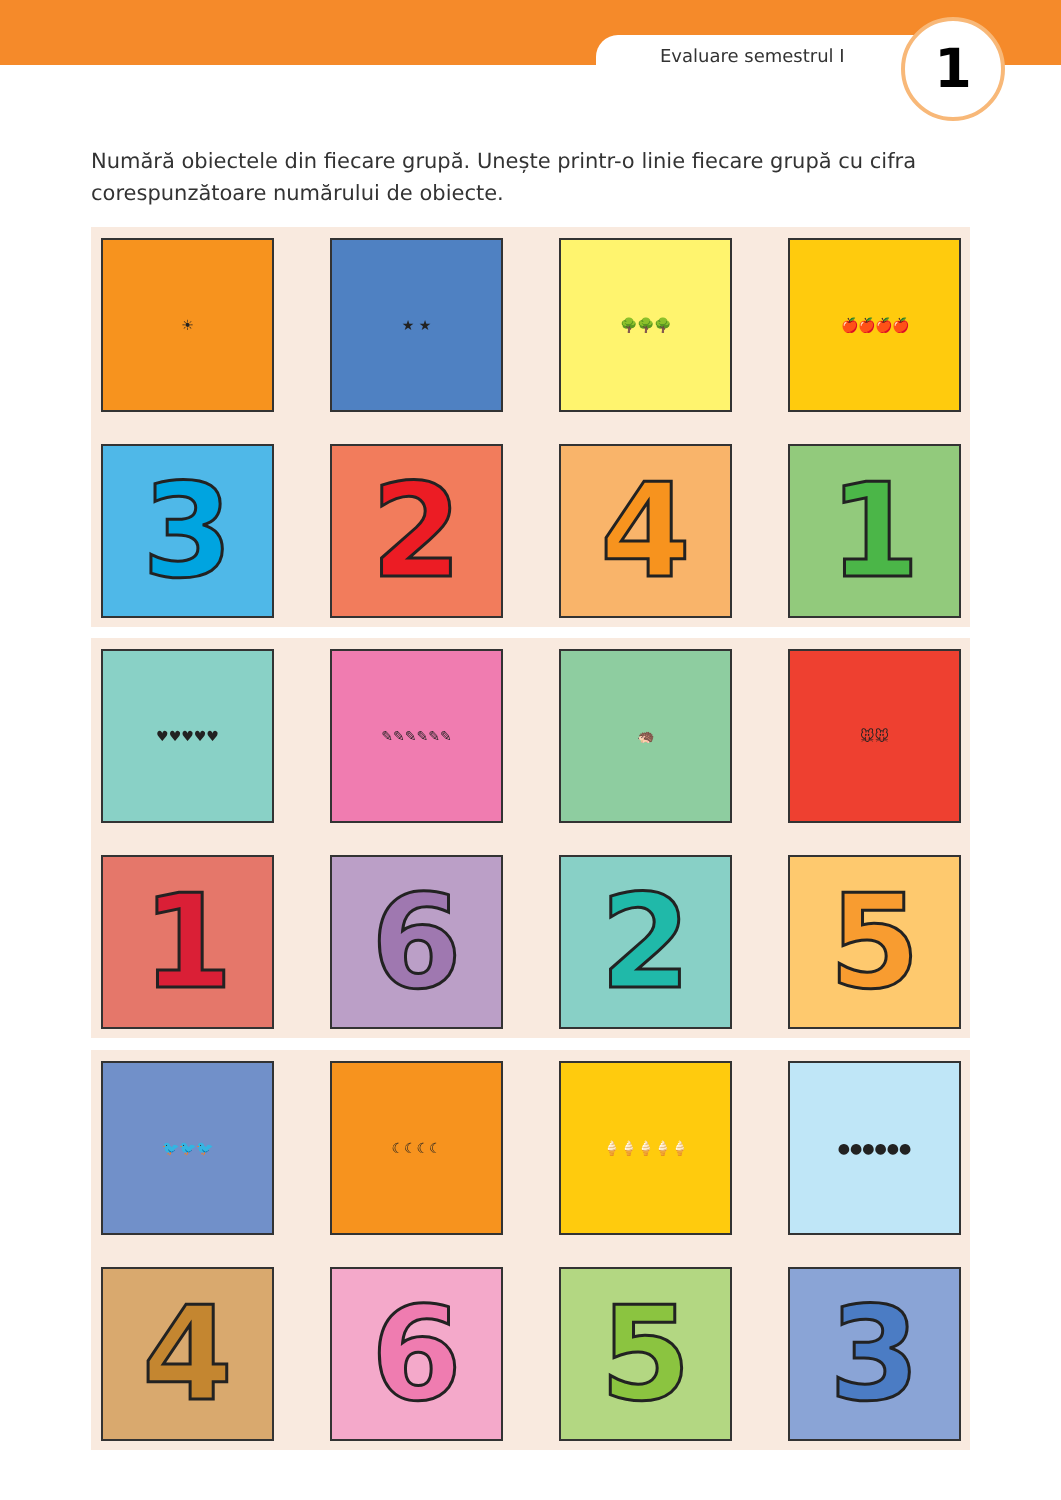Evaluare semestrul I 1
Numără obiectele din fiecare grupă. Unește printr-o linie fiecare grupă cu cifra corespunzătoare numărului de obiecte.
☀
★ ★
🌳🌳🌳
🍎🍎🍎🍎
3
2
4
1
♥♥♥♥♥
✎✎✎✎✎✎
🦔
🐭🐭
1
6
2
5
🐦🐦🐦
☾☾☾☾
🍦🍦🍦🍦🍦
●●●●●●
4
6
5
3